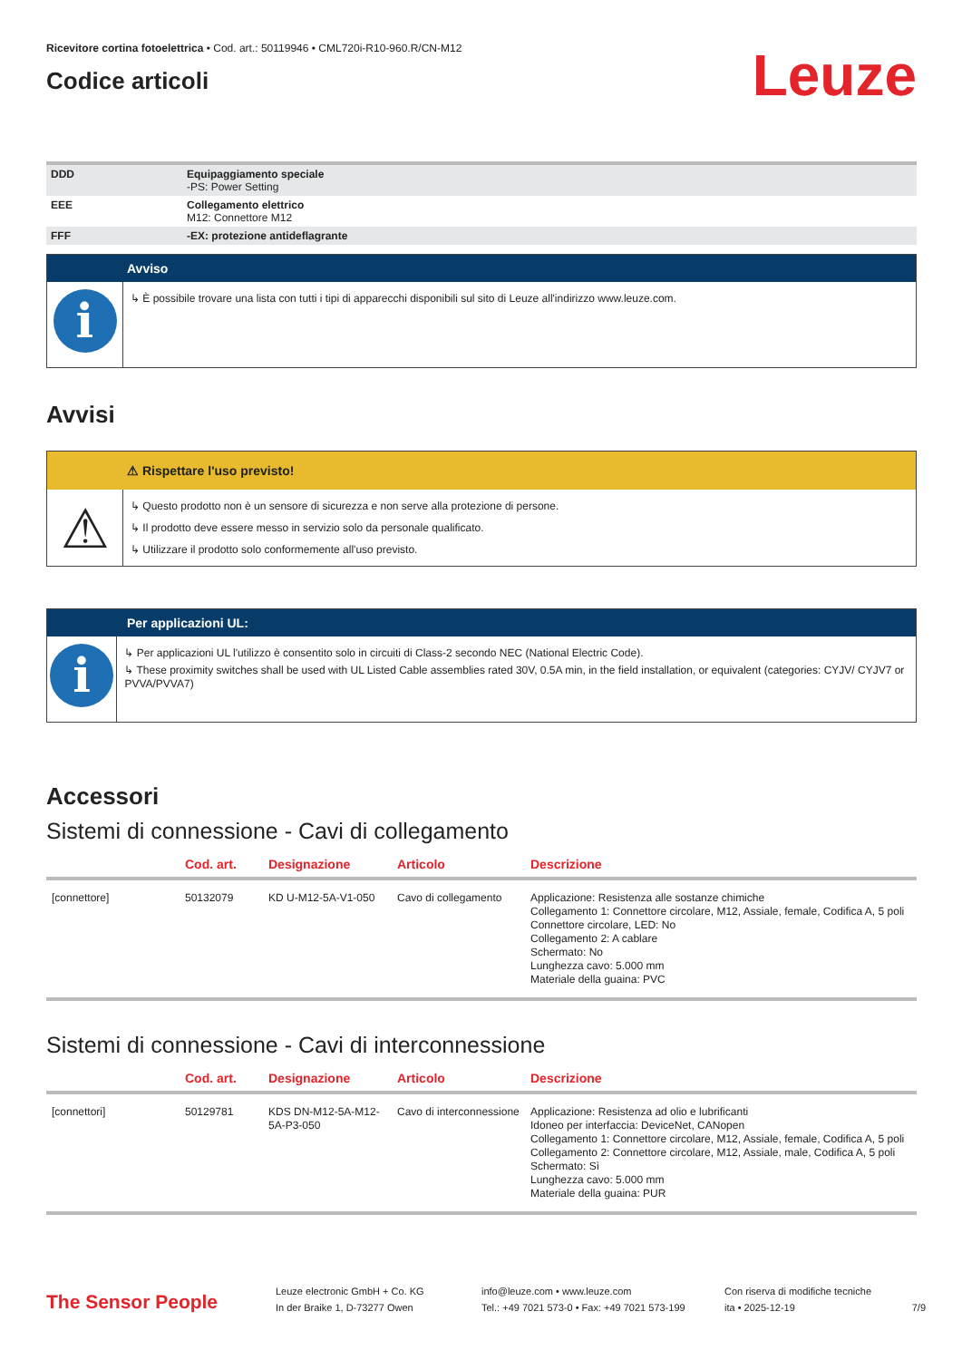Ricevitore cortina fotoelettrica • Cod. art.: 50119946 • CML720i-R10-960.R/CN-M12
Codice articoli
Leuze
| DDD | Equipaggiamento speciale -PS: Power Setting |
| EEE | Collegamento elettrico M12: Connettore M12 |
| FFF | -EX: protezione antideflagrante |
Avviso
i
↳ È possibile trovare una lista con tutti i tipi di apparecchi disponibili sul sito di Leuze all'indirizzo www.leuze.com.
Avvisi
⚠ Rispettare l'uso previsto!
⚠
↳ Questo prodotto non è un sensore di sicurezza e non serve alla protezione di persone.
↳ Il prodotto deve essere messo in servizio solo da personale qualificato.
↳ Utilizzare il prodotto solo conformemente all'uso previsto.
Per applicazioni UL:
i
↳ Per applicazioni UL l'utilizzo è consentito solo in circuiti di Class-2 secondo NEC (National Electric Code).
↳ These proximity switches shall be used with UL Listed Cable assemblies rated 30V, 0.5A min, in the field installation, or equivalent (categories: CYJV/ CYJV7 or PVVA/PVVA7)
Accessori
Sistemi di connessione - Cavi di collegamento
| | Cod. art. | Designazione | Articolo | Descrizione |
| --- | --- | --- | --- | --- |
| [connettore] | 50132079 | KD U-M12-5A-V1-050 | Cavo di collegamento | Applicazione: Resistenza alle sostanze chimiche Collegamento 1: Connettore circolare, M12, Assiale, female, Codifica A, 5 poli Connettore circolare, LED: No Collegamento 2: A cablare Schermato: No Lunghezza cavo: 5.000 mm Materiale della guaina: PVC |
Sistemi di connessione - Cavi di interconnessione
| | Cod. art. | Designazione | Articolo | Descrizione |
| --- | --- | --- | --- | --- |
| [connettori] | 50129781 | KDS DN-M12-5A-M12-5A-P3-050 | Cavo di interconnessione | Applicazione: Resistenza ad olio e lubrificanti Idoneo per interfaccia: DeviceNet, CANopen Collegamento 1: Connettore circolare, M12, Assiale, female, Codifica A, 5 poli Collegamento 2: Connettore circolare, M12, Assiale, male, Codifica A, 5 poli Schermato: Sì Lunghezza cavo: 5.000 mm Materiale della guaina: PUR |
The Sensor People
Leuze electronic GmbH + Co. KG
In der Braike 1, D-73277 Owen
info@leuze.com • www.leuze.com
Tel.: +49 7021 573-0 • Fax: +49 7021 573-199
Con riserva di modifiche tecniche
ita • 2025-12-19
7/9